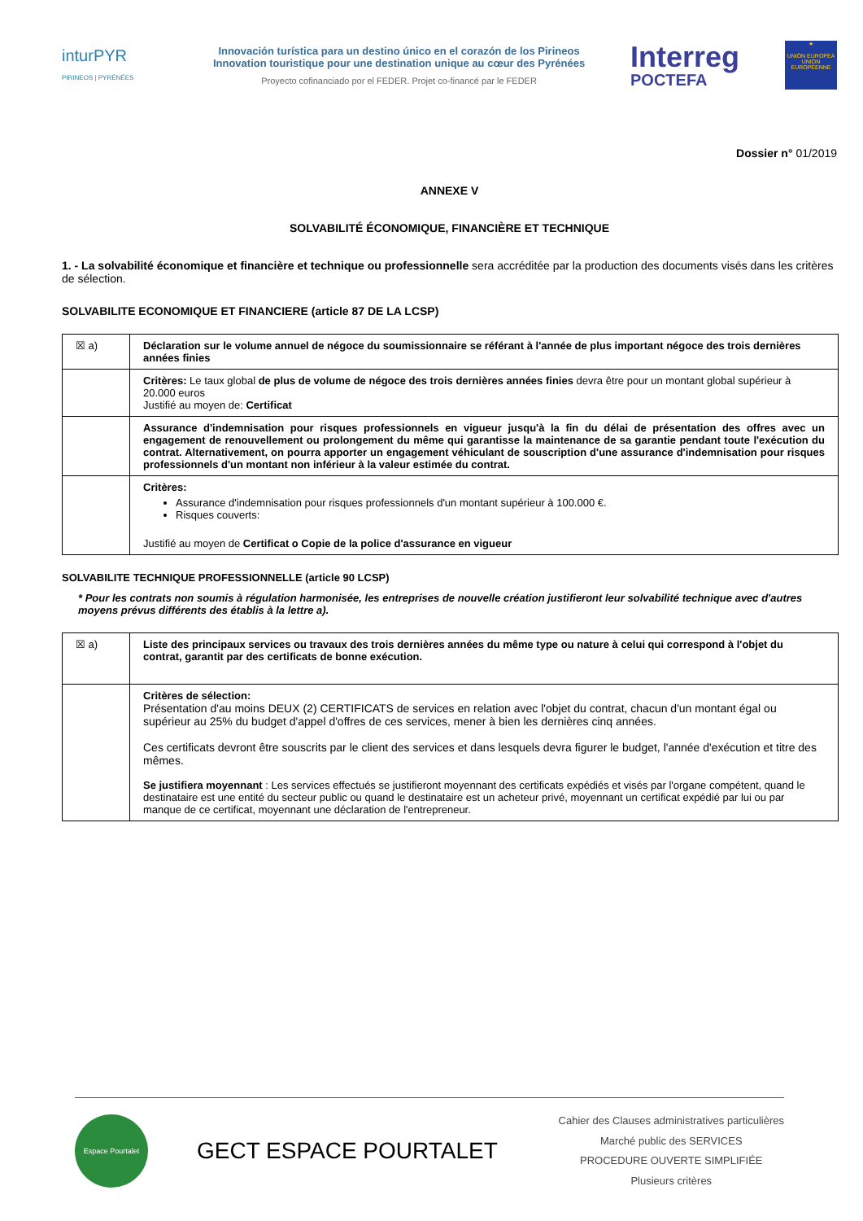inturPYR
PIRINEOS | PYRÉNÉES
Innovación turística para un destino único en el corazón de los Pirineos
Innovation touristique pour une destination unique au cœur des Pyrénées
Proyecto cofinanciado por el FEDER. Projet co-financé par le FEDER
Interreg
POCTEFA
★
UNIÓN EUROPEA UNION EUROPÉENNE
Dossier n° 01/2019
ANNEXE V
SOLVABILITÉ ÉCONOMIQUE, FINANCIÈRE ET TECHNIQUE
1. - La solvabilité économique et financière et technique ou professionnelle sera accréditée par la production des documents visés dans les critères de sélection.
SOLVABILITE ECONOMIQUE ET FINANCIERE (article 87 DE LA LCSP)
| ☒ a) | Déclaration sur le volume annuel de négoce du soumissionnaire se référant à l'année de plus important négoce des trois dernières années finies |
| | Critères: Le taux global de plus de volume de négoce des trois dernières années finies devra être pour un montant global supérieur à 20.000 euros Justifié au moyen de: Certificat |
| | Assurance d'indemnisation pour risques professionnels en vigueur jusqu'à la fin du délai de présentation des offres avec un engagement de renouvellement ou prolongement du même qui garantisse la maintenance de sa garantie pendant toute l'exécution du contrat. Alternativement, on pourra apporter un engagement véhiculant de souscription d'une assurance d'indemnisation pour risques professionnels d'un montant non inférieur à la valeur estimée du contrat. |
| | Critères: Assurance d'indemnisation pour risques professionnels d'un montant supérieur à 100.000 €. Risques couverts: Justifié au moyen de Certificat o Copie de la police d'assurance en vigueur |
SOLVABILITE TECHNIQUE PROFESSIONNELLE (article 90 LCSP)
* Pour les contrats non soumis à régulation harmonisée, les entreprises de nouvelle création justifieront leur solvabilité technique avec d'autres moyens prévus différents des établis à la lettre a).
| ☒ a) | Liste des principaux services ou travaux des trois dernières années du même type ou nature à celui qui correspond à l'objet du contrat, garantit par des certificats de bonne exécution. |
| | Critères de sélection: Présentation d'au moins DEUX (2) CERTIFICATS de services en relation avec l'objet du contrat, chacun d'un montant égal ou supérieur au 25% du budget d'appel d'offres de ces services, mener à bien les dernières cinq années. Ces certificats devront être souscrits par le client des services et dans lesquels devra figurer le budget, l'année d'exécution et titre des mêmes. Se justifiera moyennant : Les services effectués se justifieront moyennant des certificats expédiés et visés par l'organe compétent, quand le destinataire est une entité du secteur public ou quand le destinataire est un acheteur privé, moyennant un certificat expédié par lui ou par manque de ce certificat, moyennant une déclaration de l'entrepreneur. |
Espace Pourtalet
GECT ESPACE POURTALET
Cahier des Clauses administratives particulières
Marché public des SERVICES
PROCEDURE OUVERTE SIMPLIFIÉE
Plusieurs critères